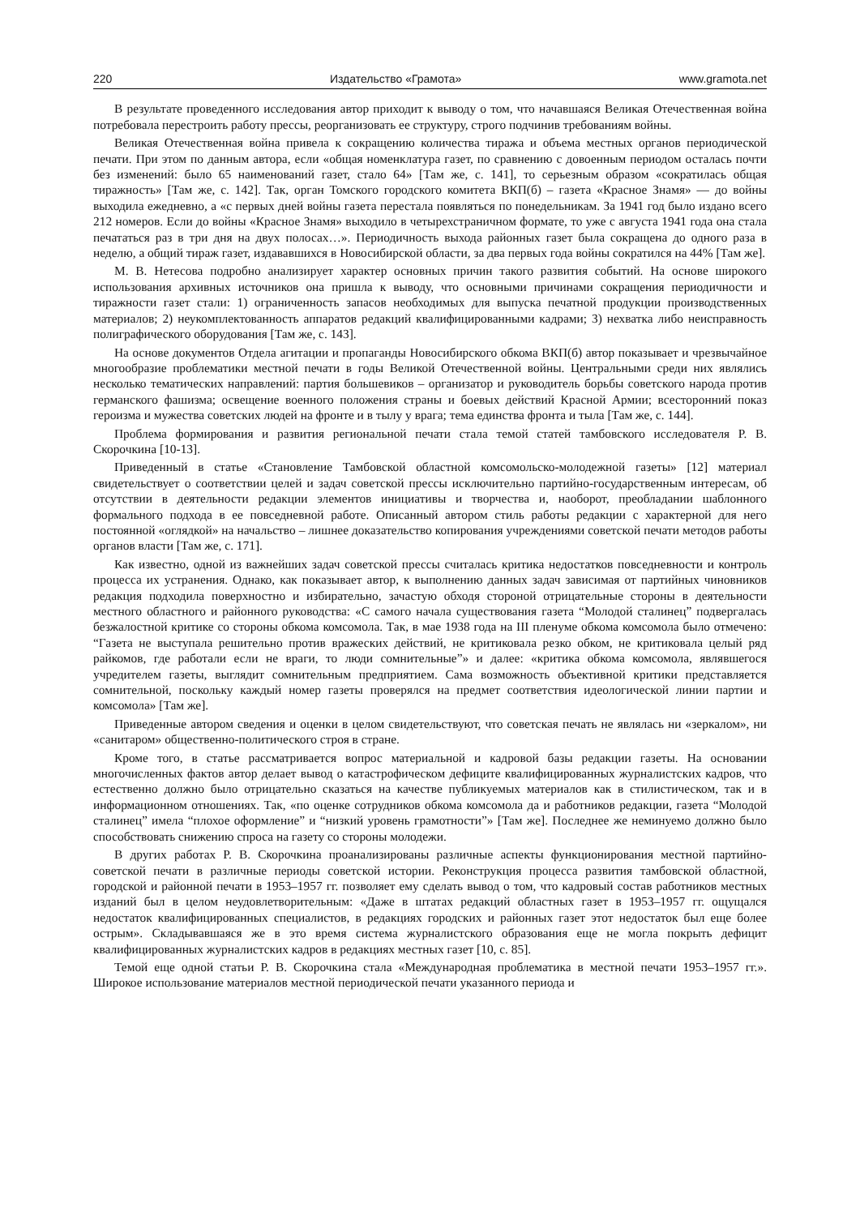220 Издательство «Грамота» www.gramota.net
В результате проведенного исследования автор приходит к выводу о том, что начавшаяся Великая Отечественная война потребовала перестроить работу прессы, реорганизовать ее структуру, строго подчинив требованиям войны.
Великая Отечественная война привела к сокращению количества тиража и объема местных органов периодической печати. При этом по данным автора, если «общая номенклатура газет, по сравнению с довоенным периодом осталась почти без изменений: было 65 наименований газет, стало 64» [Там же, с. 141], то серьезным образом «сократилась общая тиражность» [Там же, с. 142]. Так, орган Томского городского комитета ВКП(б) – газета «Красное Знамя» — до войны выходила ежедневно, а «с первых дней войны газета перестала появляться по понедельникам. За 1941 год было издано всего 212 номеров. Если до войны «Красное Знамя» выходило в четырехстраничном формате, то уже с августа 1941 года она стала печататься раз в три дня на двух полосах…». Периодичность выхода районных газет была сокращена до одного раза в неделю, а общий тираж газет, издававшихся в Новосибирской области, за два первых года войны сократился на 44% [Там же].
М. В. Нетесова подробно анализирует характер основных причин такого развития событий. На основе широкого использования архивных источников она пришла к выводу, что основными причинами сокращения периодичности и тиражности газет стали: 1) ограниченность запасов необходимых для выпуска печатной продукции производственных материалов; 2) неукомплектованность аппаратов редакций квалифицированными кадрами; 3) нехватка либо неисправность полиграфического оборудования [Там же, с. 143].
На основе документов Отдела агитации и пропаганды Новосибирского обкома ВКП(б) автор показывает и чрезвычайное многообразие проблематики местной печати в годы Великой Отечественной войны. Центральными среди них являлись несколько тематических направлений: партия большевиков – организатор и руководитель борьбы советского народа против германского фашизма; освещение военного положения страны и боевых действий Красной Армии; всесторонний показ героизма и мужества советских людей на фронте и в тылу у врага; тема единства фронта и тыла [Там же, с. 144].
Проблема формирования и развития региональной печати стала темой статей тамбовского исследователя Р. В. Скорочкина [10-13].
Приведенный в статье «Становление Тамбовской областной комсомольско-молодежной газеты» [12] материал свидетельствует о соответствии целей и задач советской прессы исключительно партийно-государственным интересам, об отсутствии в деятельности редакции элементов инициативы и творчества и, наоборот, преобладании шаблонного формального подхода в ее повседневной работе. Описанный автором стиль работы редакции с характерной для него постоянной «оглядкой» на начальство – лишнее доказательство копирования учреждениями советской печати методов работы органов власти [Там же, с. 171].
Как известно, одной из важнейших задач советской прессы считалась критика недостатков повседневности и контроль процесса их устранения. Однако, как показывает автор, к выполнению данных задач зависимая от партийных чиновников редакция подходила поверхностно и избирательно, зачастую обходя стороной отрицательные стороны в деятельности местного областного и районного руководства: «С самого начала существования газета “Молодой сталинец” подвергалась безжалостной критике со стороны обкома комсомола. Так, в мае 1938 года на III пленуме обкома комсомола было отмечено: “Газета не выступала решительно против вражеских действий, не критиковала резко обком, не критиковала целый ряд райкомов, где работали если не враги, то люди сомнительные”» и далее: «критика обкома комсомола, являвшегося учредителем газеты, выглядит сомнительным предприятием. Сама возможность объективной критики представляется сомнительной, поскольку каждый номер газеты проверялся на предмет соответствия идеологической линии партии и комсомола» [Там же].
Приведенные автором сведения и оценки в целом свидетельствуют, что советская печать не являлась ни «зеркалом», ни «санитаром» общественно-политического строя в стране.
Кроме того, в статье рассматривается вопрос материальной и кадровой базы редакции газеты. На основании многочисленных фактов автор делает вывод о катастрофическом дефиците квалифицированных журналистских кадров, что естественно должно было отрицательно сказаться на качестве публикуемых материалов как в стилистическом, так и в информационном отношениях. Так, «по оценке сотрудников обкома комсомола да и работников редакции, газета “Молодой сталинец” имела “плохое оформление” и “низкий уровень грамотности”» [Там же]. Последнее же неминуемо должно было способствовать снижению спроса на газету со стороны молодежи.
В других работах Р. В. Скорочкина проанализированы различные аспекты функционирования местной партийно-советской печати в различные периоды советской истории. Реконструкция процесса развития тамбовской областной, городской и районной печати в 1953–1957 гг. позволяет ему сделать вывод о том, что кадровый состав работников местных изданий был в целом неудовлетворительным: «Даже в штатах редакций областных газет в 1953–1957 гг. ощущался недостаток квалифицированных специалистов, в редакциях городских и районных газет этот недостаток был еще более острым». Складывавшаяся же в это время система журналистского образования еще не могла покрыть дефицит квалифицированных журналистских кадров в редакциях местных газет [10, с. 85].
Темой еще одной статьи Р. В. Скорочкина стала «Международная проблематика в местной печати 1953–1957 гг.». Широкое использование материалов местной периодической печати указанного периода и